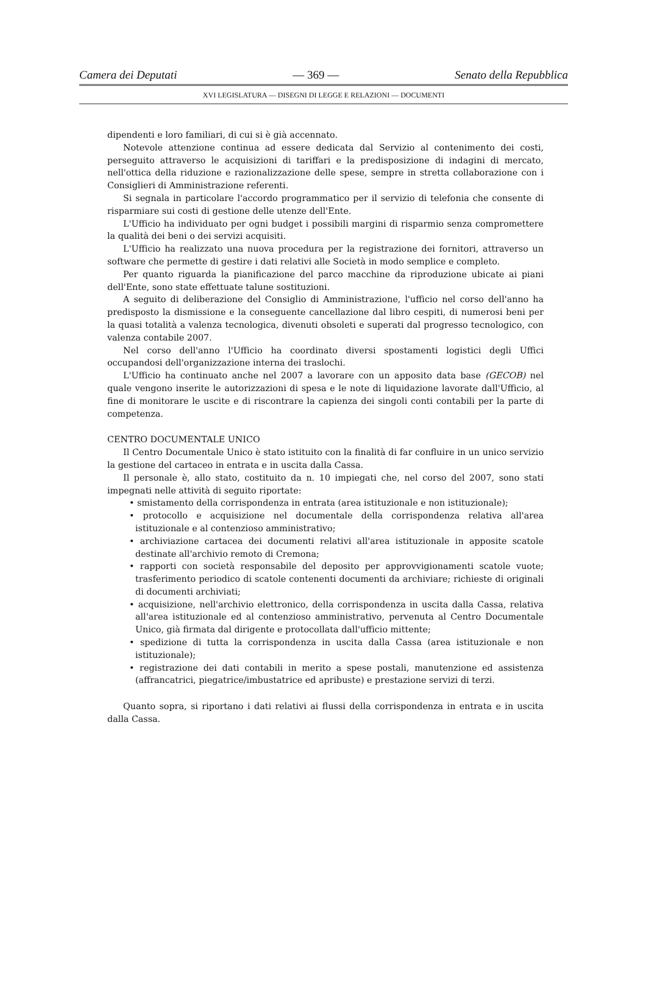Camera dei Deputati — 369 — Senato della Repubblica
XVI LEGISLATURA — DISEGNI DI LEGGE E RELAZIONI — DOCUMENTI
dipendenti e loro familiari, di cui si è già accennato.
Notevole attenzione continua ad essere dedicata dal Servizio al contenimento dei costi, perseguito attraverso le acquisizioni di tariffari e la predisposizione di indagini di mercato, nell'ottica della riduzione e razionalizzazione delle spese, sempre in stretta collaborazione con i Consiglieri di Amministrazione referenti.
Si segnala in particolare l'accordo programmatico per il servizio di telefonia che consente di risparmiare sui costi di gestione delle utenze dell'Ente.
L'Ufficio ha individuato per ogni budget i possibili margini di risparmio senza compromettere la qualità dei beni o dei servizi acquisiti.
L'Ufficio ha realizzato una nuova procedura per la registrazione dei fornitori, attraverso un software che permette di gestire i dati relativi alle Società in modo semplice e completo.
Per quanto riguarda la pianificazione del parco macchine da riproduzione ubicate ai piani dell'Ente, sono state effettuate talune sostituzioni.
A seguito di deliberazione del Consiglio di Amministrazione, l'ufficio nel corso dell'anno ha predisposto la dismissione e la conseguente cancellazione dal libro cespiti, di numerosi beni per la quasi totalità a valenza tecnologica, divenuti obsoleti e superati dal progresso tecnologico, con valenza contabile 2007.
Nel corso dell'anno l'Ufficio ha coordinato diversi spostamenti logistici degli Uffici occupandosi dell'organizzazione interna dei traslochi.
L'Ufficio ha continuato anche nel 2007 a lavorare con un apposito data base (GECOB) nel quale vengono inserite le autorizzazioni di spesa e le note di liquidazione lavorate dall'Ufficio, al fine di monitorare le uscite e di riscontrare la capienza dei singoli conti contabili per la parte di competenza.
CENTRO DOCUMENTALE UNICO
Il Centro Documentale Unico è stato istituito con la finalità di far confluire in un unico servizio la gestione del cartaceo in entrata e in uscita dalla Cassa.
Il personale è, allo stato, costituito da n. 10 impiegati che, nel corso del 2007, sono stati impegnati nelle attività di seguito riportate:
• smistamento della corrispondenza in entrata (area istituzionale e non istituzionale);
• protocollo e acquisizione nel documentale della corrispondenza relativa all'area istituzionale e al contenzioso amministrativo;
• archiviazione cartacea dei documenti relativi all'area istituzionale in apposite scatole destinate all'archivio remoto di Cremona;
• rapporti con società responsabile del deposito per approvvigionamenti scatole vuote; trasferimento periodico di scatole contenenti documenti da archiviare; richieste di originali di documenti archiviati;
• acquisizione, nell'archivio elettronico, della corrispondenza in uscita dalla Cassa, relativa all'area istituzionale ed al contenzioso amministrativo, pervenuta al Centro Documentale Unico, già firmata dal dirigente e protocollata dall'ufficio mittente;
• spedizione di tutta la corrispondenza in uscita dalla Cassa (area istituzionale e non istituzionale);
• registrazione dei dati contabili in merito a spese postali, manutenzione ed assistenza (affrancatrici, piegatrice/imbustatrice ed apribuste) e prestazione servizi di terzi.
Quanto sopra, si riportano i dati relativi ai flussi della corrispondenza in entrata e in uscita dalla Cassa.